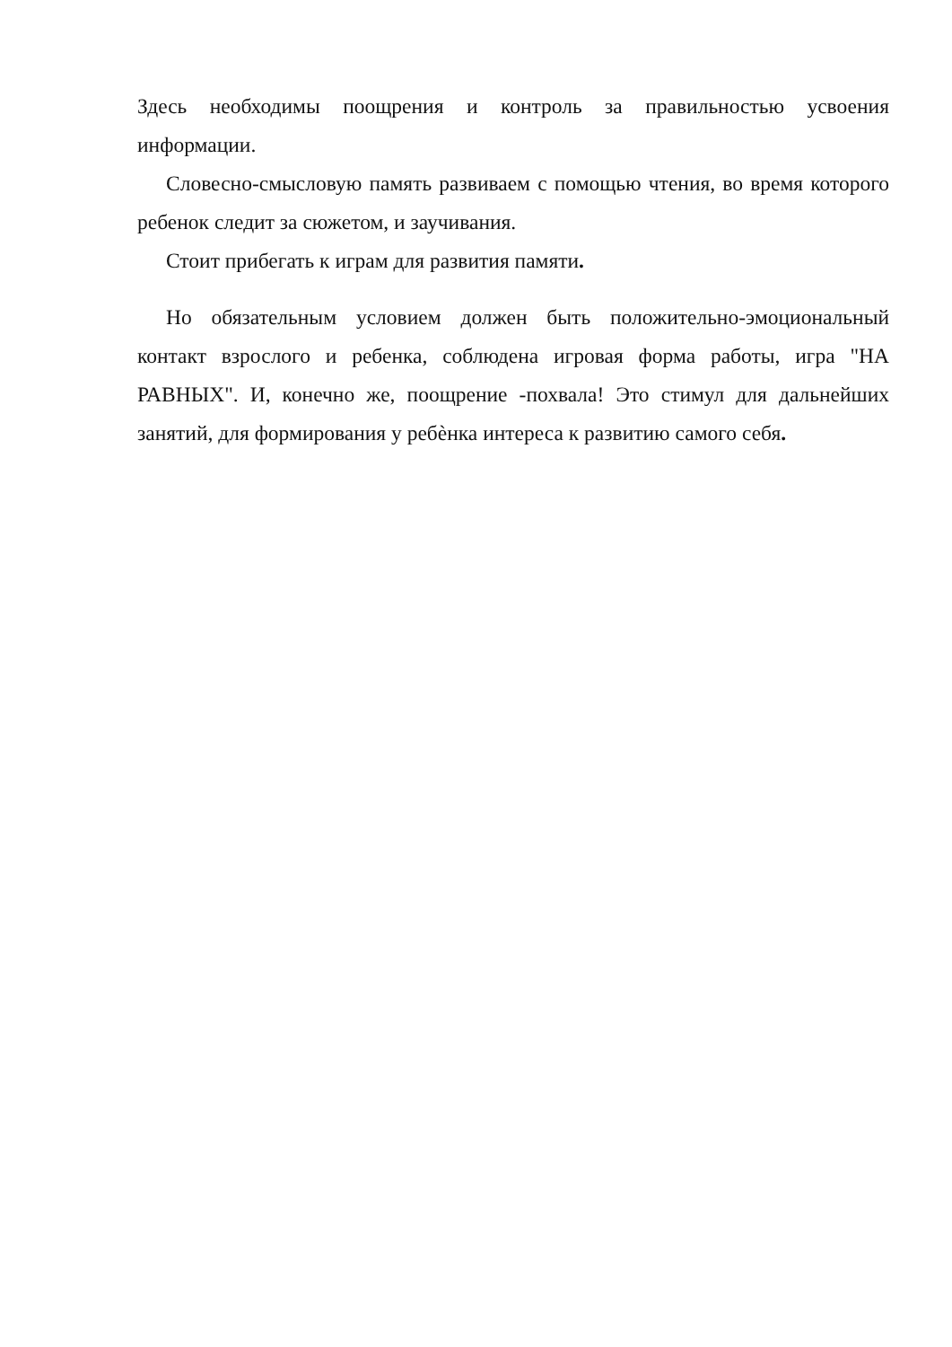Здесь необходимы поощрения и контроль за правильностью усвоения информации.
Словесно-смысловую память развиваем с помощью чтения, во время которого ребенок следит за сюжетом, и заучивания.
Стоит прибегать к играм для развития памяти.
Но обязательным условием должен быть положительно-эмоциональный контакт взрослого и ребенка, соблюдена игровая форма работы, игра "НА РАВНЫХ". И, конечно же, поощрение -похвала! Это стимул для дальнейших занятий, для формирования у ребѐнка интереса к развитию самого себя.